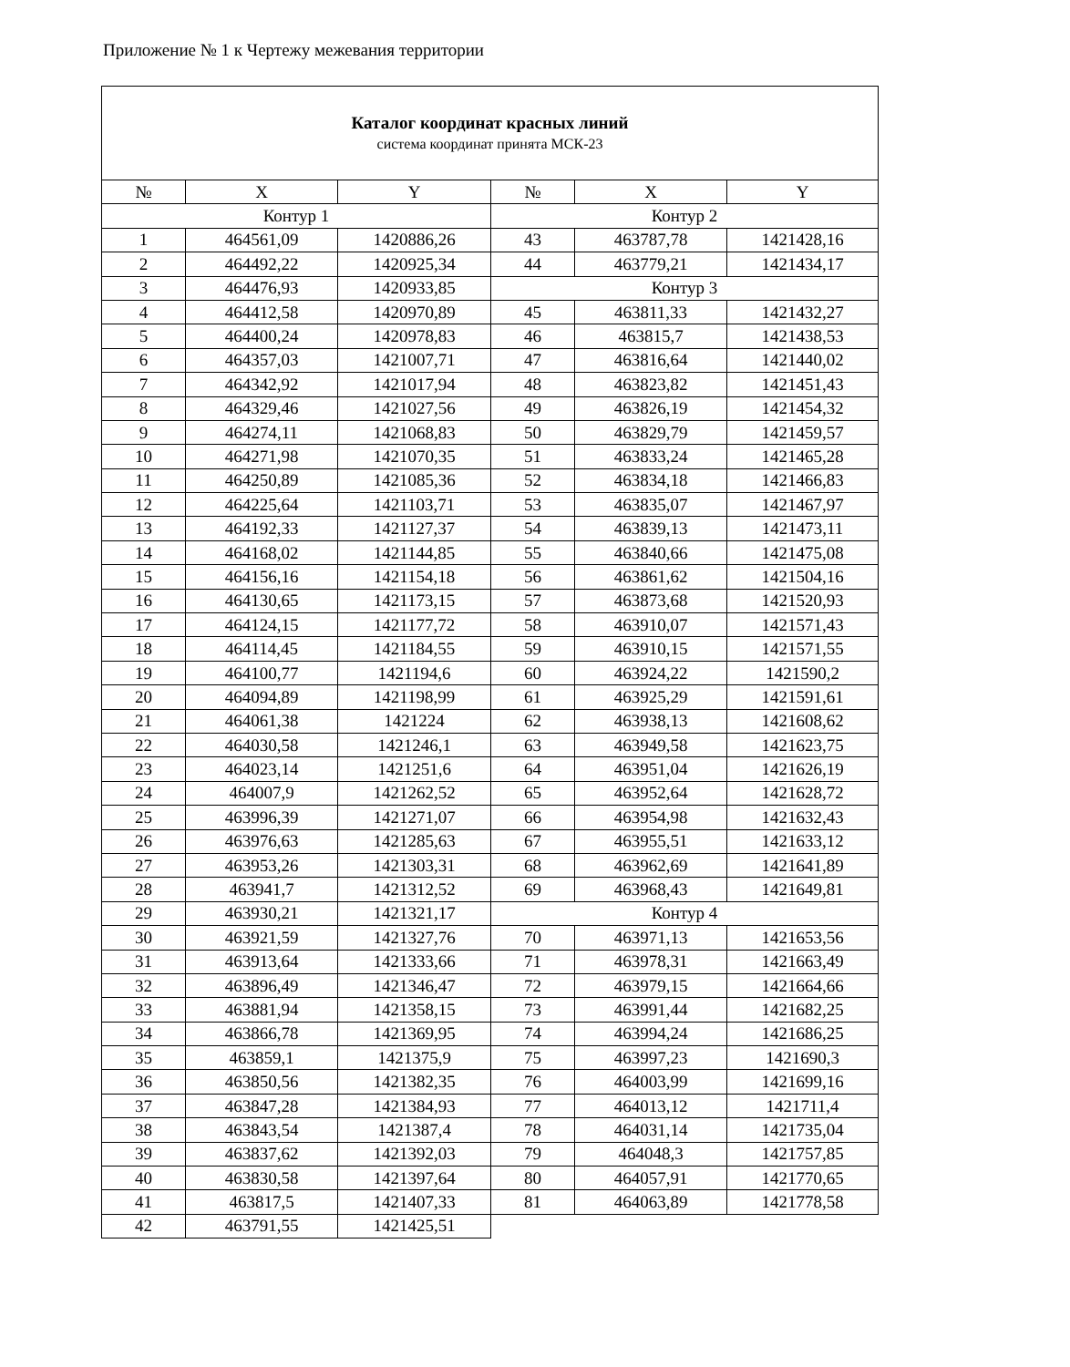Приложение № 1 к Чертежу межевания территории
| Каталог координат красных линий система координат принята МСК-23 | | | | | |
| № | X | Y | № | X | Y |
| Контур 1 | | | Контур 2 | | |
| 1 | 464561,09 | 1420886,26 | 43 | 463787,78 | 1421428,16 |
| 2 | 464492,22 | 1420925,34 | 44 | 463779,21 | 1421434,17 |
| 3 | 464476,93 | 1420933,85 | Контур 3 | | |
| 4 | 464412,58 | 1420970,89 | 45 | 463811,33 | 1421432,27 |
| 5 | 464400,24 | 1420978,83 | 46 | 463815,7 | 1421438,53 |
| 6 | 464357,03 | 1421007,71 | 47 | 463816,64 | 1421440,02 |
| 7 | 464342,92 | 1421017,94 | 48 | 463823,82 | 1421451,43 |
| 8 | 464329,46 | 1421027,56 | 49 | 463826,19 | 1421454,32 |
| 9 | 464274,11 | 1421068,83 | 50 | 463829,79 | 1421459,57 |
| 10 | 464271,98 | 1421070,35 | 51 | 463833,24 | 1421465,28 |
| 11 | 464250,89 | 1421085,36 | 52 | 463834,18 | 1421466,83 |
| 12 | 464225,64 | 1421103,71 | 53 | 463835,07 | 1421467,97 |
| 13 | 464192,33 | 1421127,37 | 54 | 463839,13 | 1421473,11 |
| 14 | 464168,02 | 1421144,85 | 55 | 463840,66 | 1421475,08 |
| 15 | 464156,16 | 1421154,18 | 56 | 463861,62 | 1421504,16 |
| 16 | 464130,65 | 1421173,15 | 57 | 463873,68 | 1421520,93 |
| 17 | 464124,15 | 1421177,72 | 58 | 463910,07 | 1421571,43 |
| 18 | 464114,45 | 1421184,55 | 59 | 463910,15 | 1421571,55 |
| 19 | 464100,77 | 1421194,6 | 60 | 463924,22 | 1421590,2 |
| 20 | 464094,89 | 1421198,99 | 61 | 463925,29 | 1421591,61 |
| 21 | 464061,38 | 1421224 | 62 | 463938,13 | 1421608,62 |
| 22 | 464030,58 | 1421246,1 | 63 | 463949,58 | 1421623,75 |
| 23 | 464023,14 | 1421251,6 | 64 | 463951,04 | 1421626,19 |
| 24 | 464007,9 | 1421262,52 | 65 | 463952,64 | 1421628,72 |
| 25 | 463996,39 | 1421271,07 | 66 | 463954,98 | 1421632,43 |
| 26 | 463976,63 | 1421285,63 | 67 | 463955,51 | 1421633,12 |
| 27 | 463953,26 | 1421303,31 | 68 | 463962,69 | 1421641,89 |
| 28 | 463941,7 | 1421312,52 | 69 | 463968,43 | 1421649,81 |
| 29 | 463930,21 | 1421321,17 | Контур 4 | | |
| 30 | 463921,59 | 1421327,76 | 70 | 463971,13 | 1421653,56 |
| 31 | 463913,64 | 1421333,66 | 71 | 463978,31 | 1421663,49 |
| 32 | 463896,49 | 1421346,47 | 72 | 463979,15 | 1421664,66 |
| 33 | 463881,94 | 1421358,15 | 73 | 463991,44 | 1421682,25 |
| 34 | 463866,78 | 1421369,95 | 74 | 463994,24 | 1421686,25 |
| 35 | 463859,1 | 1421375,9 | 75 | 463997,23 | 1421690,3 |
| 36 | 463850,56 | 1421382,35 | 76 | 464003,99 | 1421699,16 |
| 37 | 463847,28 | 1421384,93 | 77 | 464013,12 | 1421711,4 |
| 38 | 463843,54 | 1421387,4 | 78 | 464031,14 | 1421735,04 |
| 39 | 463837,62 | 1421392,03 | 79 | 464048,3 | 1421757,85 |
| 40 | 463830,58 | 1421397,64 | 80 | 464057,91 | 1421770,65 |
| 41 | 463817,5 | 1421407,33 | 81 | 464063,89 | 1421778,58 |
| 42 | 463791,55 | 1421425,51 | | | |